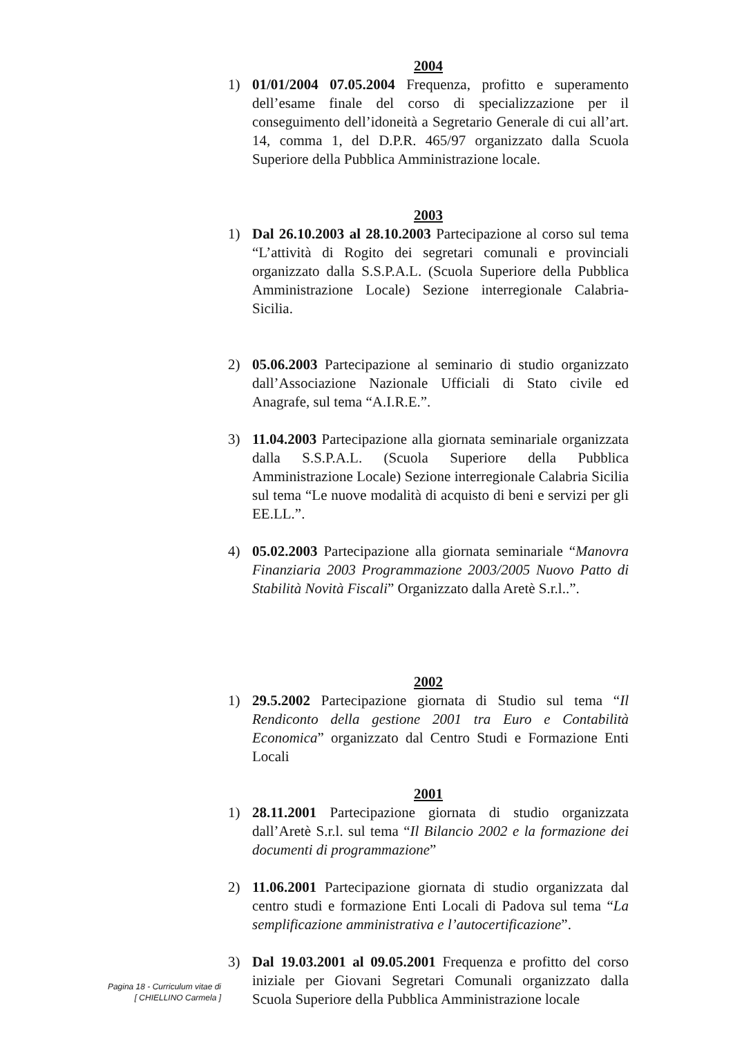2004
1) 01/01/2004 07.05.2004 Frequenza, profitto e superamento dell’esame finale del corso di specializzazione per il conseguimento dell’idoneità a Segretario Generale di cui all’art. 14, comma 1, del D.P.R. 465/97 organizzato dalla Scuola Superiore della Pubblica Amministrazione locale.
2003
1) Dal 26.10.2003 al 28.10.2003 Partecipazione al corso sul tema “L’attività di Rogito dei segretari comunali e provinciali organizzato dalla S.S.P.A.L. (Scuola Superiore della Pubblica Amministrazione Locale) Sezione interregionale Calabria-Sicilia.
2) 05.06.2003 Partecipazione al seminario di studio organizzato dall’Associazione Nazionale Ufficiali di Stato civile ed Anagrafe, sul tema “A.I.R.E.”.
3) 11.04.2003 Partecipazione alla giornata seminariale organizzata dalla S.S.P.A.L. (Scuola Superiore della Pubblica Amministrazione Locale) Sezione interregionale Calabria Sicilia sul tema “Le nuove modalità di acquisto di beni e servizi per gli EE.LL.”.
4) 05.02.2003 Partecipazione alla giornata seminariale “Manovra Finanziaria 2003 Programmazione 2003/2005 Nuovo Patto di Stabilità Novità Fiscali” Organizzato dalla Aretè S.r.l..”.
2002
1) 29.5.2002 Partecipazione giornata di Studio sul tema “Il Rendiconto della gestione 2001 tra Euro e Contabilità Economica” organizzato dal Centro Studi e Formazione Enti Locali
2001
1) 28.11.2001 Partecipazione giornata di studio organizzata dall’Aretè S.r.l. sul tema “Il Bilancio 2002 e la formazione dei documenti di programmazione”
2) 11.06.2001 Partecipazione giornata di studio organizzata dal centro studi e formazione Enti Locali di Padova sul tema “La semplificazione amministrativa e l’autocertificazione”.
3) Dal 19.03.2001 al 09.05.2001 Frequenza e profitto del corso iniziale per Giovani Segretari Comunali organizzato dalla Scuola Superiore della Pubblica Amministrazione locale
Pagina 18 - Curriculum vitae di
[ CHIELLINO Carmela ]